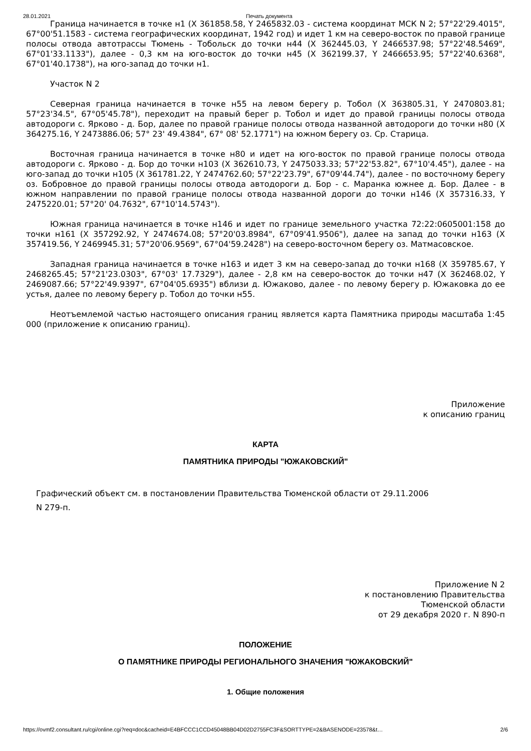28.01.2021 Печать документа
Граница начинается в точке н1 (X 361858.58, Y 2465832.03 - система координат МСК N 2; 57°22'29.4015", 67°00'51.1583 - система географических координат, 1942 год) и идет 1 км на северо-восток по правой границе полосы отвода автотрассы Тюмень - Тобольск до точки н44 (X 362445.03, Y 2466537.98; 57°22'48.5469", 67°01'33.1133"), далее - 0,3 км на юго-восток до точки н45 (X 362199.37, Y 2466653.95; 57°22'40.6368", 67°01'40.1738"), на юго-запад до точки н1.
Участок N 2
Северная граница начинается в точке н55 на левом берегу р. Тобол (X 363805.31, Y 2470803.81; 57°23'34.5", 67°05'45.78"), переходит на правый берег р. Тобол и идет до правой границы полосы отвода автодороги с. Ярково - д. Бор, далее по правой границе полосы отвода названной автодороги до точки н80 (X 364275.16, Y 2473886.06; 57° 23' 49.4384", 67° 08' 52.1771") на южном берегу оз. Ср. Старица.
Восточная граница начинается в точке н80 и идет на юго-восток по правой границе полосы отвода автодороги с. Ярково - д. Бор до точки н103 (X 362610.73, Y 2475033.33; 57°22'53.82", 67°10'4.45"), далее - на юго-запад до точки н105 (X 361781.22, Y 2474762.60; 57°22'23.79", 67°09'44.74"), далее - по восточному берегу оз. Бобровное до правой границы полосы отвода автодороги д. Бор - с. Маранка южнее д. Бор. Далее - в южном направлении по правой границе полосы отвода названной дороги до точки н146 (X 357316.33, Y 2475220.01; 57°20' 04.7632", 67°10'14.5743").
Южная граница начинается в точке н146 и идет по границе земельного участка 72:22:0605001:158 до точки н161 (X 357292.92, Y 2474674.08; 57°20'03.8984", 67°09'41.9506"), далее на запад до точки н163 (X 357419.56, Y 2469945.31; 57°20'06.9569", 67°04'59.2428") на северо-восточном берегу оз. Матмасовское.
Западная граница начинается в точке н163 и идет 3 км на северо-запад до точки н168 (X 359785.67, Y 2468265.45; 57°21'23.0303", 67°03' 17.7329"), далее - 2,8 км на северо-восток до точки н47 (X 362468.02, Y 2469087.66; 57°22'49.9397", 67°04'05.6935") вблизи д. Южаково, далее - по левому берегу р. Южаковка до ее устья, далее по левому берегу р. Тобол до точки н55.
Неотъемлемой частью настоящего описания границ является карта Памятника природы масштаба 1:45 000 (приложение к описанию границ).
Приложение
к описанию границ
КАРТА
ПАМЯТНИКА ПРИРОДЫ "ЮЖАКОВСКИЙ"
Графический объект см. в постановлении Правительства Тюменской области от 29.11.2006
N 279-п.
Приложение N 2
к постановлению Правительства
Тюменской области
от 29 декабря 2020 г. N 890-п
ПОЛОЖЕНИЕ
О ПАМЯТНИКЕ ПРИРОДЫ РЕГИОНАЛЬНОГО ЗНАЧЕНИЯ "ЮЖАКОВСКИЙ"
1. Общие положения
https://ovmf2.consultant.ru/cgi/online.cgi?req=doc&cacheid=E4BFCCC1CCD45048BB04D02D2755FC3F&SORTTYPE=2&BASENODE=23578&t… 2/6